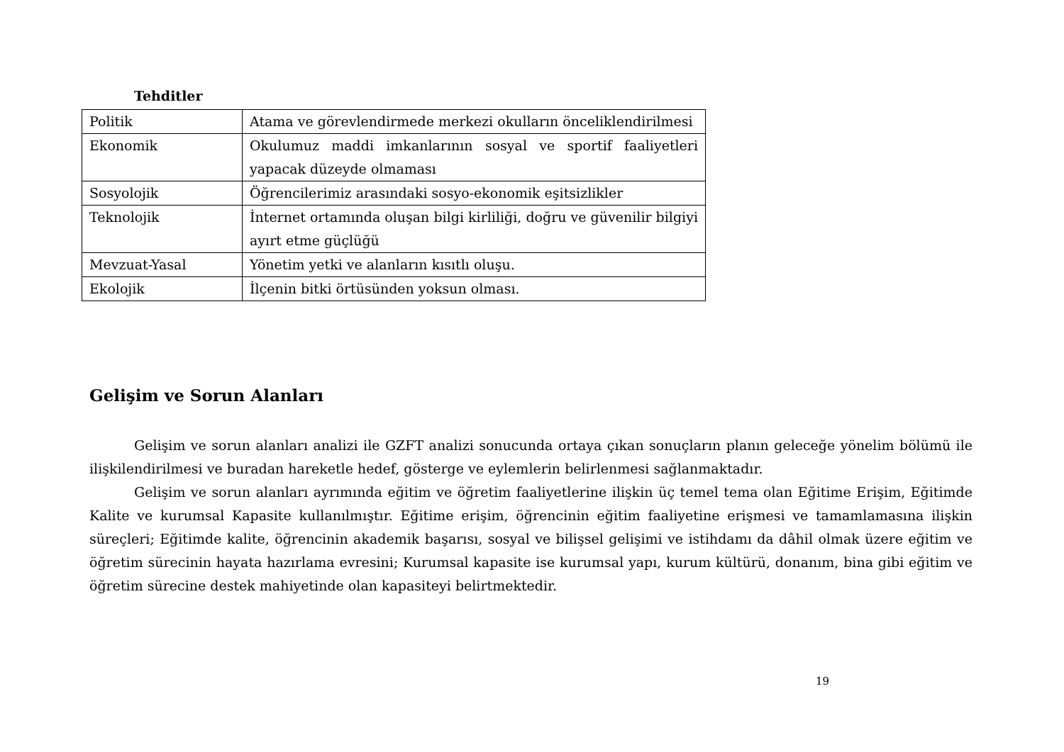Tehditler
| Politik | Atama ve görevlendirmede merkezi okulların önceliklendirilmesi |
| Ekonomik | Okulumuz maddi imkanlarının sosyal ve sportif faaliyetleri yapacak düzeyde olmaması |
| Sosyolojik | Öğrencilerimiz arasındaki sosyo-ekonomik eşitsizlikler |
| Teknolojik | İnternet ortamında oluşan bilgi kirliliği, doğru ve güvenilir bilgiyi ayırt etme güçlüğü |
| Mevzuat-Yasal | Yönetim yetki ve alanların kısıtlı oluşu. |
| Ekolojik | İlçenin bitki örtüsünden yoksun olması. |
Gelişim ve Sorun Alanları
Gelişim ve sorun alanları analizi ile GZFT analizi sonucunda ortaya çıkan sonuçların planın geleceğe yönelim bölümü ile ilişkilendirilmesi ve buradan hareketle hedef, gösterge ve eylemlerin belirlenmesi sağlanmaktadır.
Gelişim ve sorun alanları ayrımında eğitim ve öğretim faaliyetlerine ilişkin üç temel tema olan Eğitime Erişim, Eğitimde Kalite ve kurumsal Kapasite kullanılmıştır. Eğitime erişim, öğrencinin eğitim faaliyetine erişmesi ve tamamlamasına ilişkin süreçleri; Eğitimde kalite, öğrencinin akademik başarısı, sosyal ve bilişsel gelişimi ve istihdamı da dâhil olmak üzere eğitim ve öğretim sürecinin hayata hazırlama evresini; Kurumsal kapasite ise kurumsal yapı, kurum kültürü, donanım, bina gibi eğitim ve öğretim sürecine destek mahiyetinde olan kapasiteyi belirtmektedir.
19